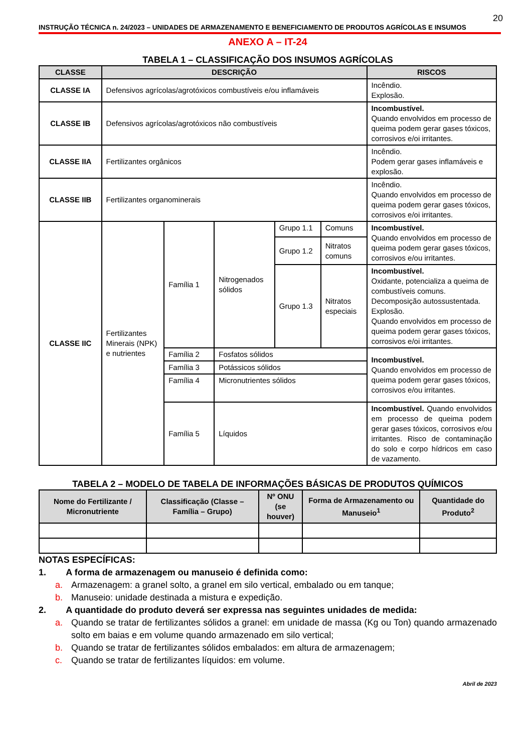20
INSTRUÇÃO TÉCNICA n. 24/2023 – UNIDADES DE ARMAZENAMENTO E BENEFICIAMENTO DE PRODUTOS AGRÍCOLAS E INSUMOS
ANEXO A – IT-24
TABELA 1 – CLASSIFICAÇÃO DOS INSUMOS AGRÍCOLAS
| CLASSE | DESCRIÇÃO | | | | | RISCOS |
| --- | --- | --- | --- | --- | --- | --- |
| CLASSE IA | Defensivos agrícolas/agrotóxicos combustíveis e/ou inflamáveis | | | | | Incêndio. Explosão. |
| CLASSE IB | Defensivos agrícolas/agrotóxicos não combustíveis | | | | | Incombustível. Quando envolvidos em processo de queima podem gerar gases tóxicos, corrosivos e/oi irritantes. |
| CLASSE IIA | Fertilizantes orgânicos | | | | | Incêndio. Podem gerar gases inflamáveis e explosão. |
| CLASSE IIB | Fertilizantes organominerais | | | | | Incêndio. Quando envolvidos em processo de queima podem gerar gases tóxicos, corrosivos e/oi irritantes. |
| CLASSE IIC | Fertilizantes Minerais (NPK) e nutrientes | Família 1 | Nitrogenados sólidos | Grupo 1.1 | Comuns | Incombustível. Quando envolvidos em processo de queima podem gerar gases tóxicos, corrosivos e/ou irritantes. |
| | | | | Grupo 1.2 | Nitratos comuns | |
| | | | | Grupo 1.3 | Nitratos especiais | Incombustível. Oxidante, potencializa a queima de combustíveis comuns. Decomposição autossustentada. Explosão. Quando envolvidos em processo de queima podem gerar gases tóxicos, corrosivos e/oi irritantes. |
| | | Família 2 | Fosfatos sólidos | | | Incombustível. Quando envolvidos em processo de queima podem gerar gases tóxicos, corrosivos e/ou irritantes. |
| | | Família 3 | Potássicos sólidos | | | |
| | | Família 4 | Micronutrientes sólidos | | | |
| | | Família 5 | Líquidos | | | Incombustível. Quando envolvidos em processo de queima podem gerar gases tóxicos, corrosivos e/ou irritantes. Risco de contaminação do solo e corpo hídricos em caso de vazamento. |
TABELA 2 – MODELO DE TABELA DE INFORMAÇÕES BÁSICAS DE PRODUTOS QUÍMICOS
| Nome do Fertilizante / Micronutriente | Classificação (Classe – Família – Grupo) | Nº ONU (se houver) | Forma de Armazenamento ou Manuseio<sup>1</sup> | Quantidade do Produto<sup>2</sup> |
| --- | --- | --- | --- | --- |
NOTAS ESPECÍFICAS:
1. A forma de armazenagem ou manuseio é definida como:
a. Armazenagem: a granel solto, a granel em silo vertical, embalado ou em tanque;
b. Manuseio: unidade destinada a mistura e expedição.
2. A quantidade do produto deverá ser expressa nas seguintes unidades de medida:
a. Quando se tratar de fertilizantes sólidos a granel: em unidade de massa (Kg ou Ton) quando armazenado solto em baias e em volume quando armazenado em silo vertical;
b. Quando se tratar de fertilizantes sólidos embalados: em altura de armazenagem;
c. Quando se tratar de fertilizantes líquidos: em volume.
Abril de 2023